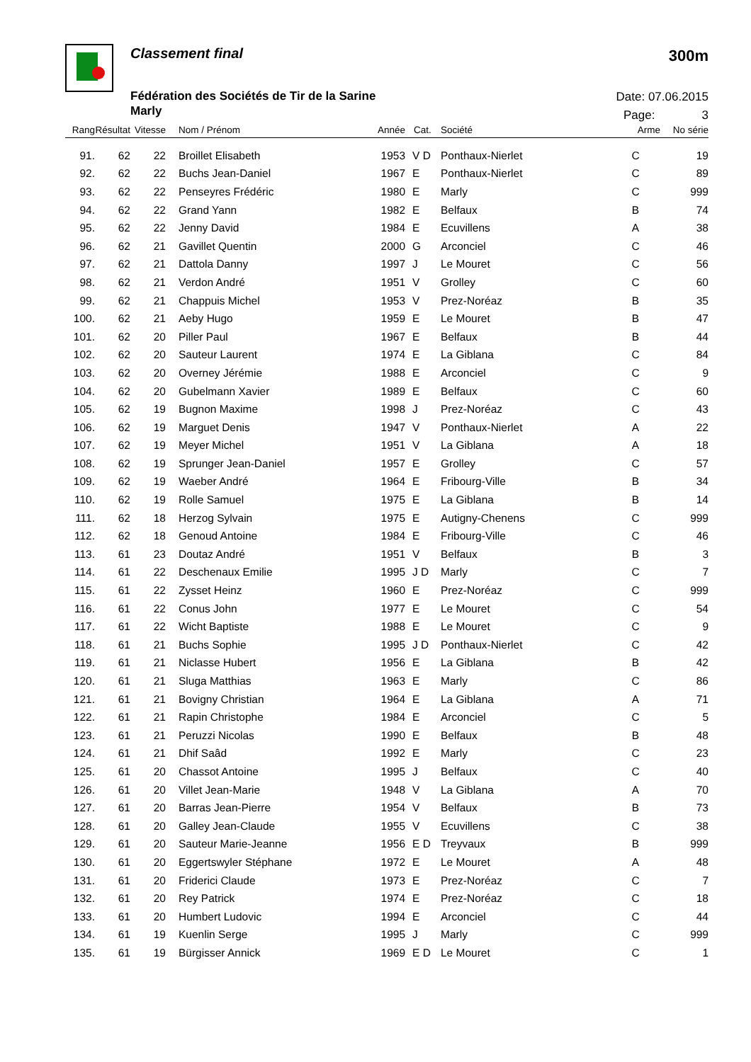Classement final
Fédération des Sociétés de Tir de la Sarine
Marly
300m
Date: 07.06.2015
Page: 3
| Rang | Résultat | Vitesse | | Nom / Prénom | Année | Cat. | Société | Arme | No série |
| --- | --- | --- | --- | --- | --- | --- | --- | --- | --- |
| 91. | 62 | 22 | | Broillet Elisabeth | 1953 | V D | Ponthaux-Nierlet | C | 19 |
| 92. | 62 | 22 | | Buchs Jean-Daniel | 1967 | E | Ponthaux-Nierlet | C | 89 |
| 93. | 62 | 22 | | Penseyres Frédéric | 1980 | E | Marly | C | 999 |
| 94. | 62 | 22 | | Grand Yann | 1982 | E | Belfaux | B | 74 |
| 95. | 62 | 22 | | Jenny David | 1984 | E | Ecuvillens | A | 38 |
| 96. | 62 | 21 | | Gavillet Quentin | 2000 | G | Arconciel | C | 46 |
| 97. | 62 | 21 | | Dattola Danny | 1997 | J | Le Mouret | C | 56 |
| 98. | 62 | 21 | | Verdon André | 1951 | V | Grolley | C | 60 |
| 99. | 62 | 21 | | Chappuis Michel | 1953 | V | Prez-Noréaz | B | 35 |
| 100. | 62 | 21 | | Aeby Hugo | 1959 | E | Le Mouret | B | 47 |
| 101. | 62 | 20 | | Piller Paul | 1967 | E | Belfaux | B | 44 |
| 102. | 62 | 20 | | Sauteur Laurent | 1974 | E | La Giblana | C | 84 |
| 103. | 62 | 20 | | Overney Jérémie | 1988 | E | Arconciel | C | 9 |
| 104. | 62 | 20 | | Gubelmann Xavier | 1989 | E | Belfaux | C | 60 |
| 105. | 62 | 19 | | Bugnon Maxime | 1998 | J | Prez-Noréaz | C | 43 |
| 106. | 62 | 19 | | Marguet Denis | 1947 | V | Ponthaux-Nierlet | A | 22 |
| 107. | 62 | 19 | | Meyer Michel | 1951 | V | La Giblana | A | 18 |
| 108. | 62 | 19 | | Sprunger Jean-Daniel | 1957 | E | Grolley | C | 57 |
| 109. | 62 | 19 | | Waeber André | 1964 | E | Fribourg-Ville | B | 34 |
| 110. | 62 | 19 | | Rolle Samuel | 1975 | E | La Giblana | B | 14 |
| 111. | 62 | 18 | | Herzog Sylvain | 1975 | E | Autigny-Chenens | C | 999 |
| 112. | 62 | 18 | | Genoud Antoine | 1984 | E | Fribourg-Ville | C | 46 |
| 113. | 61 | 23 | | Doutaz André | 1951 | V | Belfaux | B | 3 |
| 114. | 61 | 22 | | Deschenaux Emilie | 1995 | J D | Marly | C | 7 |
| 115. | 61 | 22 | | Zysset Heinz | 1960 | E | Prez-Noréaz | C | 999 |
| 116. | 61 | 22 | | Conus John | 1977 | E | Le Mouret | C | 54 |
| 117. | 61 | 22 | | Wicht Baptiste | 1988 | E | Le Mouret | C | 9 |
| 118. | 61 | 21 | | Buchs Sophie | 1995 | J D | Ponthaux-Nierlet | C | 42 |
| 119. | 61 | 21 | | Niclasse Hubert | 1956 | E | La Giblana | B | 42 |
| 120. | 61 | 21 | | Sluga Matthias | 1963 | E | Marly | C | 86 |
| 121. | 61 | 21 | | Bovigny Christian | 1964 | E | La Giblana | A | 71 |
| 122. | 61 | 21 | | Rapin Christophe | 1984 | E | Arconciel | C | 5 |
| 123. | 61 | 21 | | Peruzzi Nicolas | 1990 | E | Belfaux | B | 48 |
| 124. | 61 | 21 | | Dhif Saâd | 1992 | E | Marly | C | 23 |
| 125. | 61 | 20 | | Chassot Antoine | 1995 | J | Belfaux | C | 40 |
| 126. | 61 | 20 | | Villet Jean-Marie | 1948 | V | La Giblana | A | 70 |
| 127. | 61 | 20 | | Barras Jean-Pierre | 1954 | V | Belfaux | B | 73 |
| 128. | 61 | 20 | | Galley Jean-Claude | 1955 | V | Ecuvillens | C | 38 |
| 129. | 61 | 20 | | Sauteur Marie-Jeanne | 1956 | E D | Treyvaux | B | 999 |
| 130. | 61 | 20 | | Eggertswyler Stéphane | 1972 | E | Le Mouret | A | 48 |
| 131. | 61 | 20 | | Friderici Claude | 1973 | E | Prez-Noréaz | C | 7 |
| 132. | 61 | 20 | | Rey Patrick | 1974 | E | Prez-Noréaz | C | 18 |
| 133. | 61 | 20 | | Humbert Ludovic | 1994 | E | Arconciel | C | 44 |
| 134. | 61 | 19 | | Kuenlin Serge | 1995 | J | Marly | C | 999 |
| 135. | 61 | 19 | | Bürgisser Annick | 1969 | E D | Le Mouret | C | 1 |